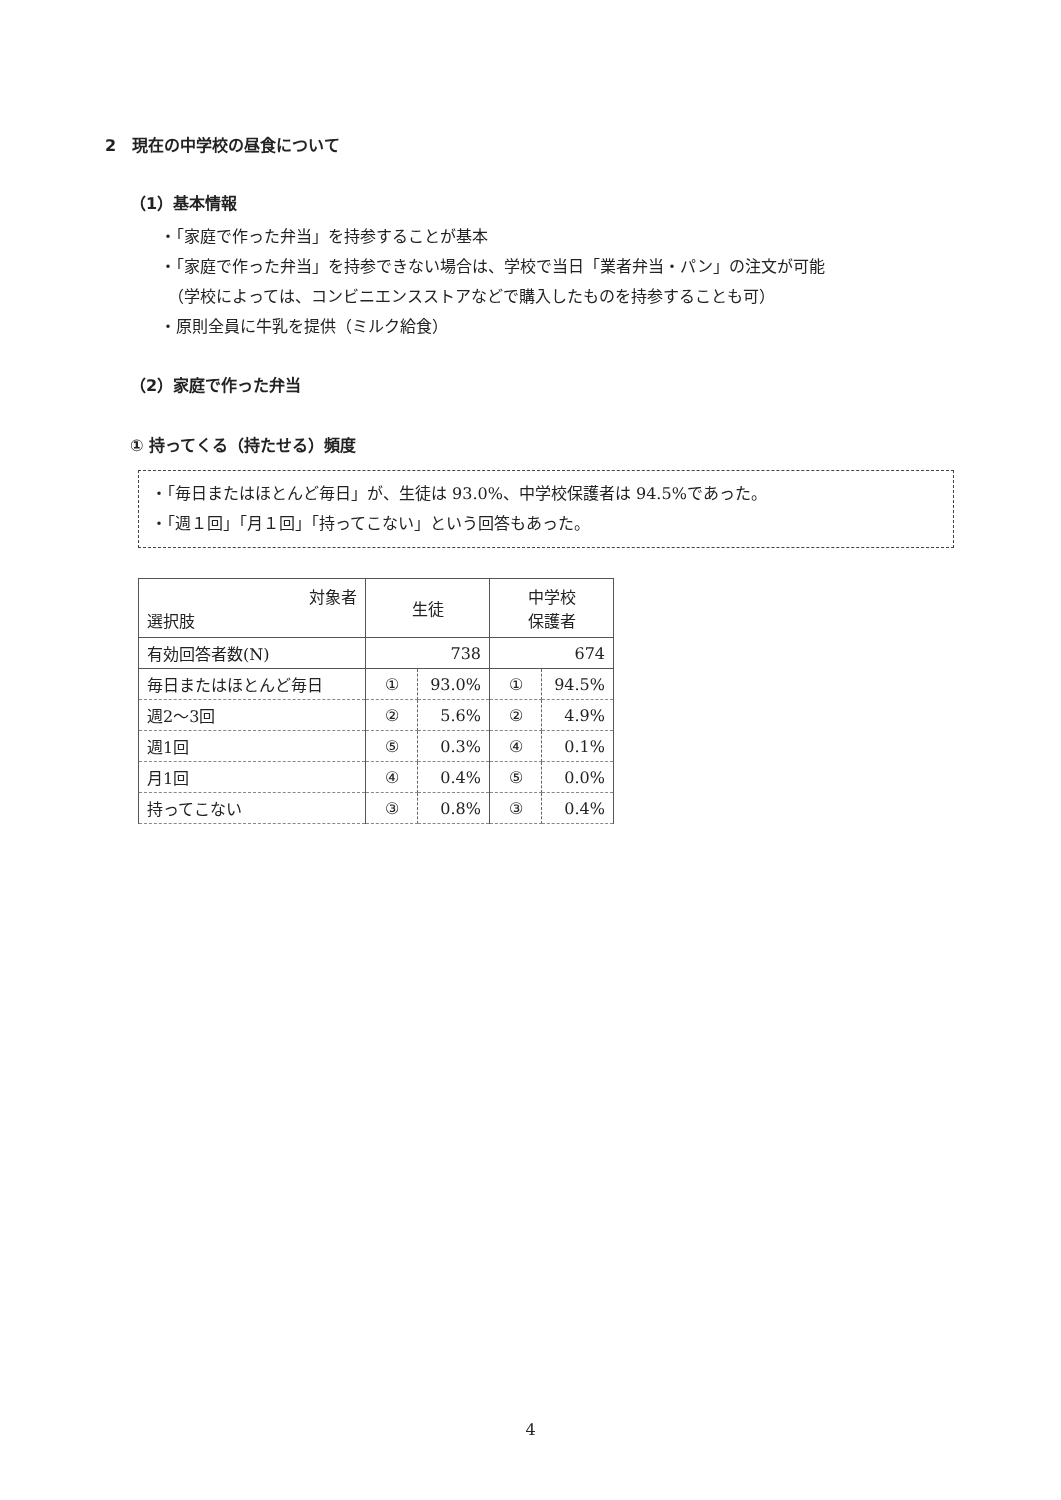2　現在の中学校の昼食について
（1）基本情報
・「家庭で作った弁当」を持参することが基本
・「家庭で作った弁当」を持参できない場合は、学校で当日「業者弁当・パン」の注文が可能
　（学校によっては、コンビニエンスストアなどで購入したものを持参することも可）
・原則全員に牛乳を提供（ミルク給食）
（2）家庭で作った弁当
① 持ってくる（持たせる）頻度
・「毎日またはほとんど毎日」が、生徒は 93.0%、中学校保護者は 94.5%であった。
・「週１回」「月１回」「持ってこない」という回答もあった。
| 対象者 選択肢 | 生徒 | | 中学校 保護者 | |
| --- | --- | --- | --- | --- |
| 有効回答者数(N) | 738 | | 674 | |
| 毎日またはほとんど毎日 | ① | 93.0% | ① | 94.5% |
| 週2～3回 | ② | 5.6% | ② | 4.9% |
| 週1回 | ⑤ | 0.3% | ④ | 0.1% |
| 月1回 | ④ | 0.4% | ⑤ | 0.0% |
| 持ってこない | ③ | 0.8% | ③ | 0.4% |
4